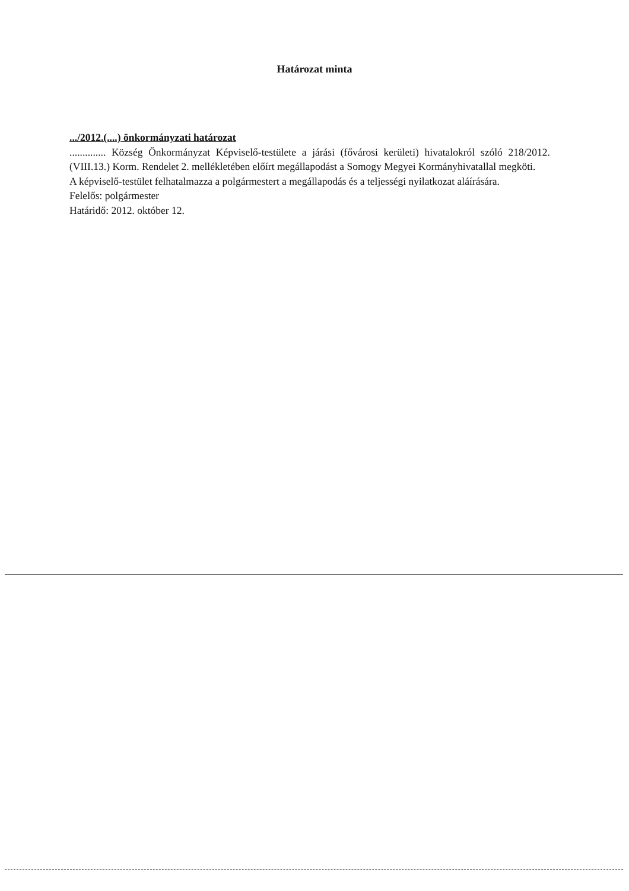Határozat minta
.../2012.(....) önkormányzati határozat
.............. Község Önkormányzat Képviselő-testülete a járási (fővárosi kerületi) hivatalokról szóló 218/2012.(VIII.13.) Korm. Rendelet 2. mellékletében előírt megállapodást a Somogy Megyei Kormányhivatallal megköti.
A képviselő-testület felhatalmazza a polgármestert a megállapodás és a teljességi nyilatkozat aláírására.
Felelős: polgármester
Határidő: 2012. október 12.